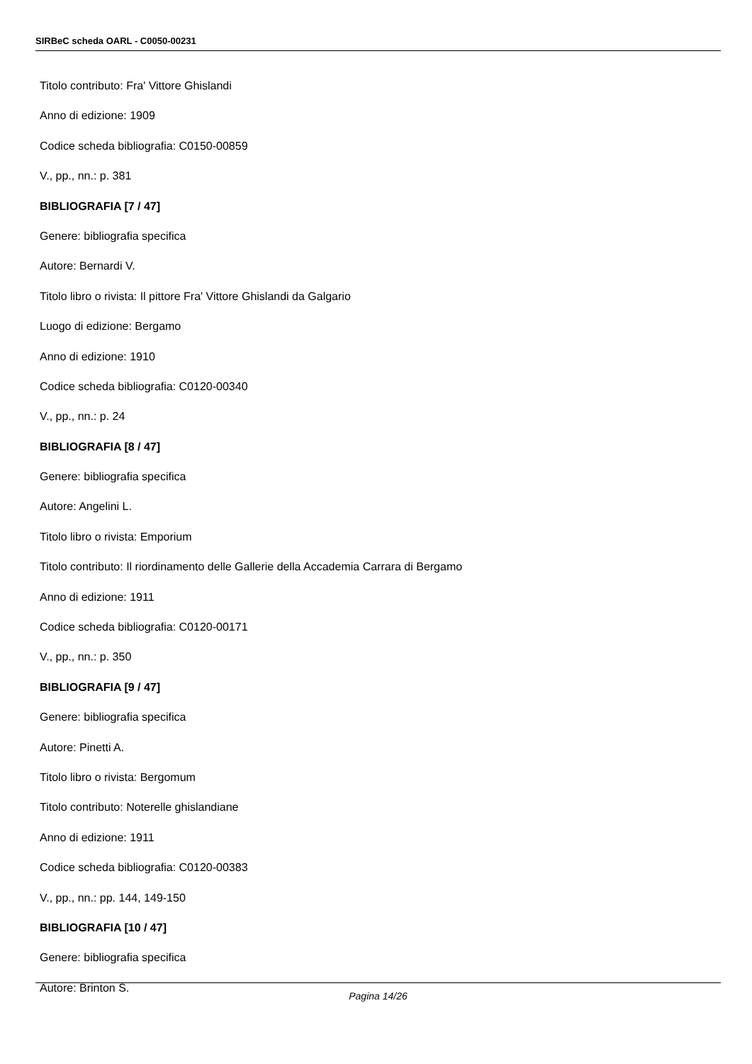SIRBeC scheda OARL - C0050-00231
Titolo contributo: Fra' Vittore Ghislandi
Anno di edizione: 1909
Codice scheda bibliografia: C0150-00859
V., pp., nn.: p. 381
BIBLIOGRAFIA [7 / 47]
Genere: bibliografia specifica
Autore: Bernardi V.
Titolo libro o rivista: Il pittore Fra' Vittore Ghislandi da Galgario
Luogo di edizione: Bergamo
Anno di edizione: 1910
Codice scheda bibliografia: C0120-00340
V., pp., nn.: p. 24
BIBLIOGRAFIA [8 / 47]
Genere: bibliografia specifica
Autore: Angelini L.
Titolo libro o rivista: Emporium
Titolo contributo: Il riordinamento delle Gallerie della Accademia Carrara di Bergamo
Anno di edizione: 1911
Codice scheda bibliografia: C0120-00171
V., pp., nn.: p. 350
BIBLIOGRAFIA [9 / 47]
Genere: bibliografia specifica
Autore: Pinetti A.
Titolo libro o rivista: Bergomum
Titolo contributo: Noterelle ghislandiane
Anno di edizione: 1911
Codice scheda bibliografia: C0120-00383
V., pp., nn.: pp. 144, 149-150
BIBLIOGRAFIA [10 / 47]
Genere: bibliografia specifica
Autore: Brinton S.
Pagina 14/26